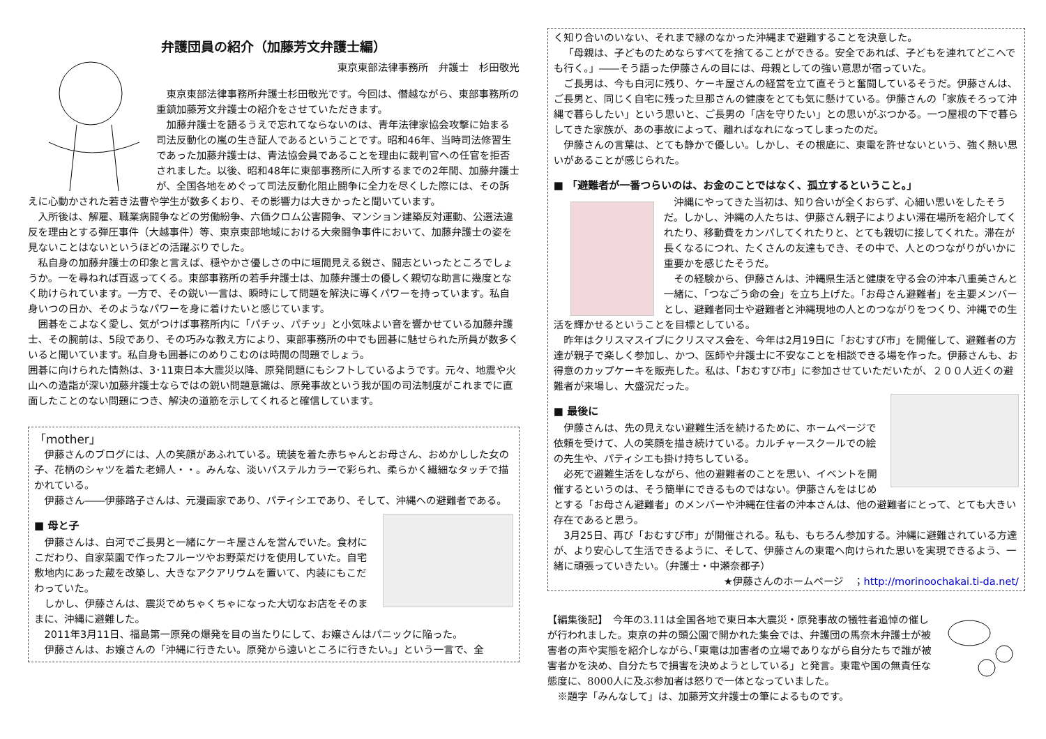弁護団員の紹介（加藤芳文弁護士編）
東京東部法律事務所　弁護士　杉田敬光
東京東部法律事務所弁護士杉田敬光です。今回は、僭越ながら、東部事務所の重鎮加藤芳文弁護士の紹介をさせていただきます。
加藤弁護士を語るうえで忘れてならないのは、青年法律家協会攻撃に始まる司法反動化の嵐の生き証人であるということです。昭和46年、当時司法修習生であった加藤弁護士は、青法協会員であることを理由に裁判官への任官を拒否されました。以後、昭和48年に東部事務所に入所するまでの2年間、加藤弁護士が、全国各地をめぐって司法反動化阻止闘争に全力を尽くした際には、その訴えに心動かされた若き法曹や学生が数多くおり、その影響力は大きかったと聞いています。
入所後は、解雇、職業病闘争などの労働紛争、六価クロム公害闘争、マンション建築反対運動、公選法違反を理由とする弾圧事件（大越事件）等、東京東部地域における大衆闘争事件において、加藤弁護士の姿を見ないことはないというほどの活躍ぶりでした。
私自身の加藤弁護士の印象と言えば、穏やかさ優しさの中に垣間見える鋭さ、闘志といったところでしょうか。一を尋ねれば百返ってくる。東部事務所の若手弁護士は、加藤弁護士の優しく親切な助言に幾度となく助けられています。一方で、その鋭い一言は、瞬時にして問題を解決に導くパワーを持っています。私自身いつの日か、そのようなパワーを身に着けたいと感じています。
囲碁をこよなく愛し、気がつけば事務所内に「パチッ、パチッ」と小気味よい音を響かせている加藤弁護士、その腕前は、5段であり、その巧みな教え方により、東部事務所の中でも囲碁に魅せられた所員が数多くいると聞いています。私自身も囲碁にのめりこむのは時間の問題でしょう。
囲碁に向けられた情熱は、3･11東日本大震災以降、原発問題にもシフトしているようです。元々、地震や火山への造詣が深い加藤弁護士ならではの鋭い問題意識は、原発事故という我が国の司法制度がこれまでに直面したことのない問題につき、解決の道筋を示してくれると確信しています。
「mother」
伊藤さんのブログには、人の笑顔があふれている。琉装を着た赤ちゃんとお母さん、おめかしした女の子、花柄のシャツを着た老婦人・・。みんな、淡いパステルカラーで彩られ、柔らかく繊細なタッチで描かれている。
伊藤さん――伊藤路子さんは、元漫画家であり、パティシエであり、そして、沖縄への避難者である。
■ 母と子
伊藤さんは、白河でご長男と一緒にケーキ屋さんを営んでいた。食材にこだわり、自家菜園で作ったフルーツやお野菜だけを使用していた。自宅敷地内にあった蔵を改築し、大きなアクアリウムを置いて、内装にもこだわっていた。
しかし、伊藤さんは、震災でめちゃくちゃになった大切なお店をそのままに、沖縄に避難した。
2011年3月11日、福島第一原発の爆発を目の当たりにして、お嬢さんはパニックに陥った。
伊藤さんは、お嬢さんの「沖縄に行きたい。原発から遠いところに行きたい。」という一言で、全
く知り合いのいない、それまで縁のなかった沖縄まで避難することを決意した。
「母親は、子どものためならすべてを捨てることができる。安全であれば、子どもを連れてどこへでも行く。」――そう語った伊藤さんの目には、母親としての強い意思が宿っていた。
ご長男は、今も白河に残り、ケーキ屋さんの経営を立て直そうと奮闘しているそうだ。伊藤さんは、ご長男と、同じく自宅に残った旦那さんの健康をとても気に懸けている。伊藤さんの「家族そろって沖縄で暮らしたい」という思いと、ご長男の「店を守りたい」との思いがぶつかる。一つ屋根の下で暮らしてきた家族が、あの事故によって、離ればなれになってしまったのだ。
伊藤さんの言葉は、とても静かで優しい。しかし、その根底に、東電を許せないという、強く熱い思いがあることが感じられた。
■ 「避難者が一番つらいのは、お金のことではなく、孤立するということ。」
沖縄にやってきた当初は、知り合いが全くおらず、心細い思いをしたそうだ。しかし、沖縄の人たちは、伊藤さん親子によりよい滞在場所を紹介してくれたり、移動費をカンパしてくれたりと、とても親切に接してくれた。滞在が長くなるにつれ、たくさんの友達もでき、その中で、人とのつながりがいかに重要かを感じたそうだ。
その経験から、伊藤さんは、沖縄県生活と健康を守る会の沖本八重美さんと一緒に、「つなごう命の会」を立ち上げた。「お母さん避難者」を主要メンバーとし、避難者同士や避難者と沖縄現地の人とのつながりをつくり、沖縄での生活を輝かせるということを目標としている。
昨年はクリスマスイブにクリスマス会を、今年は2月19日に「おむすび市」を開催して、避難者の方達が親子で楽しく参加し、かつ、医師や弁護士に不安なことを相談できる場を作った。伊藤さんも、お得意のカップケーキを販売した。私は、「おむすび市」に参加させていただいたが、２００人近くの避難者が来場し、大盛況だった。
■ 最後に
伊藤さんは、先の見えない避難生活を続けるために、ホームページで依頼を受けて、人の笑顔を描き続けている。カルチャースクールでの絵の先生や、パティシエも掛け持ちしている。
必死で避難生活をしながら、他の避難者のことを思い、イベントを開催するというのは、そう簡単にできるものではない。伊藤さんをはじめとする「お母さん避難者」のメンバーや沖縄在住者の沖本さんは、他の避難者にとって、とても大きい存在であると思う。
3月25日、再び「おむすび市」が開催される。私も、もちろん参加する。沖縄に避難されている方達が、より安心して生活できるように、そして、伊藤さんの東電へ向けられた思いを実現できるよう、一緒に頑張っていきたい。（弁護士・中瀬奈都子）
★伊藤さんのホームページ　；http://morinoochakai.ti-da.net/
【編集後記】　今年の3.11は全国各地で東日本大震災・原発事故の犠牲者追悼の催しが行われました。東京の井の頭公園で開かれた集会では、弁護団の馬奈木弁護士が被害者の声や実態を紹介しながら､｢東電は加害者の立場でありながら自分たちで誰が被害者かを決め、自分たちで損害を決めようとしている」と発言。東電や国の無責任な態度に、8000人に及ぶ参加者は怒りで一体となっていました。
※題字「みんなして」は、加藤芳文弁護士の筆によるものです。